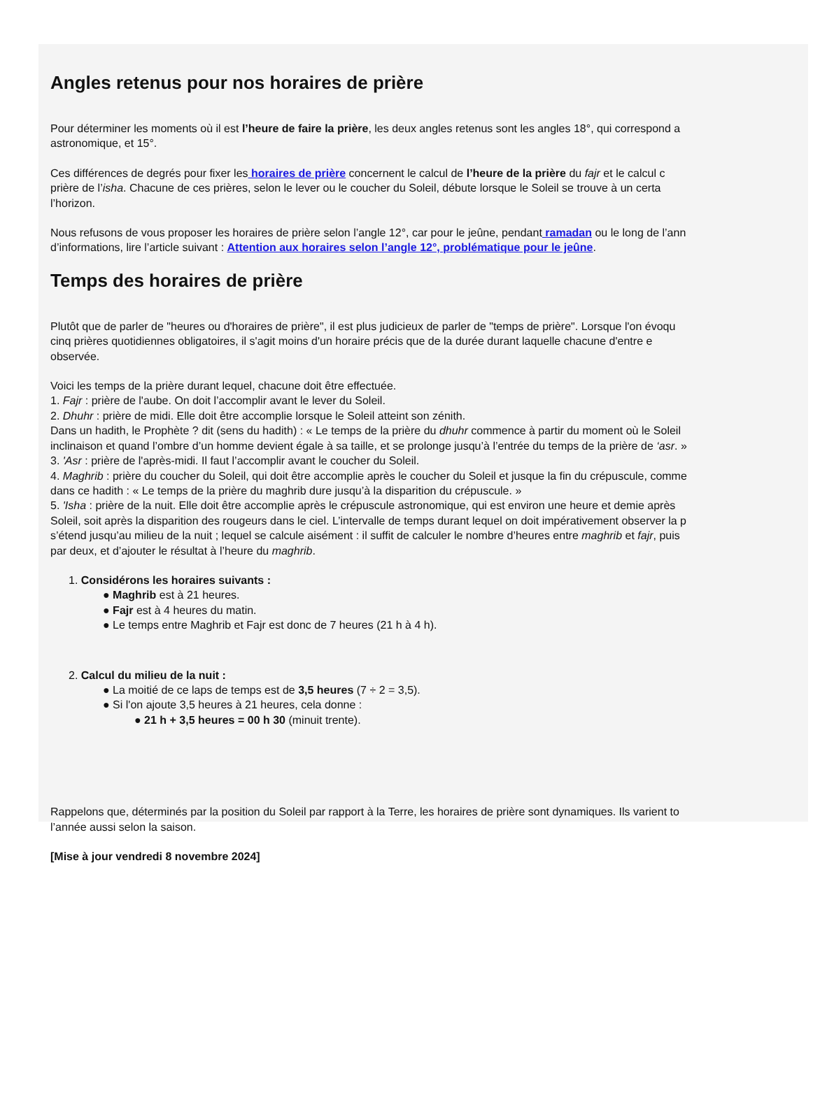Angles retenus pour nos horaires de prière
Pour déterminer les moments où il est l’heure de faire la prière, les deux angles retenus sont les angles 18°, qui correspond a
astronomique, et 15°.
Ces différences de degrés pour fixer les horaires de prière concernent le calcul de l’heure de la prière du fajr et le calcul c
prière de l’isha. Chacune de ces prières, selon le lever ou le coucher du Soleil, débute lorsque le Soleil se trouve à un certa
l’horizon.
Nous refusons de vous proposer les horaires de prière selon l’angle 12°, car pour le jeûne, pendant ramadan ou le long de l’ann
d’informations, lire l’article suivant : Attention aux horaires selon l’angle 12°, problématique pour le jeûne.
Temps des horaires de prière
Plutôt que de parler de "heures ou d'horaires de prière", il est plus judicieux de parler de "temps de prière". Lorsque l'on évoqu
cinq prières quotidiennes obligatoires, il s'agit moins d'un horaire précis que de la durée durant laquelle chacune d'entre e
observée.
Voici les temps de la prière durant lequel, chacune doit être effectuée.
1. Fajr : prière de l'aube. On doit l’accomplir avant le lever du Soleil.
2. Dhuhr : prière de midi. Elle doit être accomplie lorsque le Soleil atteint son zénith.
Dans un hadith, le Prophète ? dit (sens du hadith) : « Le temps de la prière du dhuhr commence à partir du moment où le Soleil
inclinaison et quand l’ombre d’un homme devient égale à sa taille, et se prolonge jusqu’à l’entrée du temps de la prière de ‘asr. »
3. 'Asr : prière de l'après-midi. Il faut l’accomplir avant le coucher du Soleil.
4. Maghrib : prière du coucher du Soleil, qui doit être accomplie après le coucher du Soleil et jusque la fin du crépuscule, comme
dans ce hadith : « Le temps de la prière du maghrib dure jusqu’à la disparition du crépuscule. »
5. 'Isha : prière de la nuit. Elle doit être accomplie après le crépuscule astronomique, qui est environ une heure et demie après
Soleil, soit après la disparition des rougeurs dans le ciel. L’intervalle de temps durant lequel on doit impérativement observer la p
s’étend jusqu’au milieu de la nuit ; lequel se calcule aisément : il suffit de calculer le nombre d’heures entre maghrib et fajr, puis
par deux, et d’ajouter le résultat à l’heure du maghrib.
1. Considérons les horaires suivants :
● Maghrib est à 21 heures.
● Fajr est à 4 heures du matin.
● Le temps entre Maghrib et Fajr est donc de 7 heures (21 h à 4 h).
2. Calcul du milieu de la nuit :
● La moitié de ce laps de temps est de 3,5 heures (7 ÷ 2 = 3,5).
● Si l'on ajoute 3,5 heures à 21 heures, cela donne :
● 21 h + 3,5 heures = 00 h 30 (minuit trente).
Rappelons que, déterminés par la position du Soleil par rapport à la Terre, les horaires de prière sont dynamiques. Ils varient to
l’année aussi selon la saison.
[Mise à jour vendredi 8 novembre 2024]